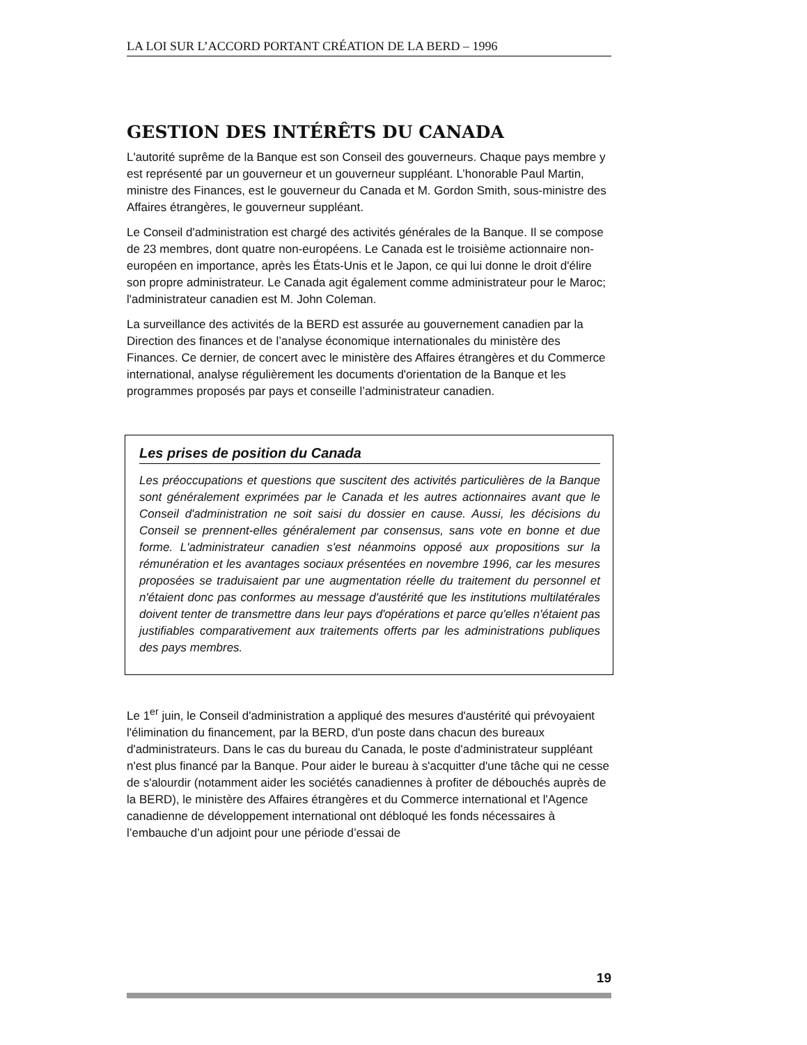LA LOI SUR L’ACCORD PORTANT CRÉATION DE LA BERD – 1996
GESTION DES INTÉRÊTS DU CANADA
L'autorité suprême de la Banque est son Conseil des gouverneurs. Chaque pays membre y est représenté par un gouverneur et un gouverneur suppléant. L’honorable Paul Martin, ministre des Finances, est le gouverneur du Canada et M. Gordon Smith, sous-ministre des Affaires étrangères, le gouverneur suppléant.
Le Conseil d'administration est chargé des activités générales de la Banque. Il se compose de 23 membres, dont quatre non-européens. Le Canada est le troisième actionnaire non-européen en importance, après les États-Unis et le Japon, ce qui lui donne le droit d'élire son propre administrateur. Le Canada agit également comme administrateur pour le Maroc; l'administrateur canadien est M. John Coleman.
La surveillance des activités de la BERD est assurée au gouvernement canadien par la Direction des finances et de l’analyse économique internationales du ministère des Finances. Ce dernier, de concert avec le ministère des Affaires étrangères et du Commerce international, analyse régulièrement les documents d'orientation de la Banque et les programmes proposés par pays et conseille l’administrateur canadien.
Les prises de position du Canada
Les préoccupations et questions que suscitent des activités particulières de la Banque sont généralement exprimées par le Canada et les autres actionnaires avant que le Conseil d'administration ne soit saisi du dossier en cause. Aussi, les décisions du Conseil se prennent-elles généralement par consensus, sans vote en bonne et due forme. L'administrateur canadien s'est néanmoins opposé aux propositions sur la rémunération et les avantages sociaux présentées en novembre 1996, car les mesures proposées se traduisaient par une augmentation réelle du traitement du personnel et n'étaient donc pas conformes au message d'austérité que les institutions multilatérales doivent tenter de transmettre dans leur pays d'opérations et parce qu'elles n'étaient pas justifiables comparativement aux traitements offerts par les administrations publiques des pays membres.
Le 1<sup>er</sup> juin, le Conseil d'administration a appliqué des mesures d'austérité qui prévoyaient l'élimination du financement, par la BERD, d'un poste dans chacun des bureaux d'administrateurs. Dans le cas du bureau du Canada, le poste d'administrateur suppléant n'est plus financé par la Banque. Pour aider le bureau à s'acquitter d'une tâche qui ne cesse de s'alourdir (notamment aider les sociétés canadiennes à profiter de débouchés auprès de la BERD), le ministère des Affaires étrangères et du Commerce international et l'Agence canadienne de développement international ont débloqué les fonds nécessaires à l’embauche d’un adjoint pour une période d’essai de
19